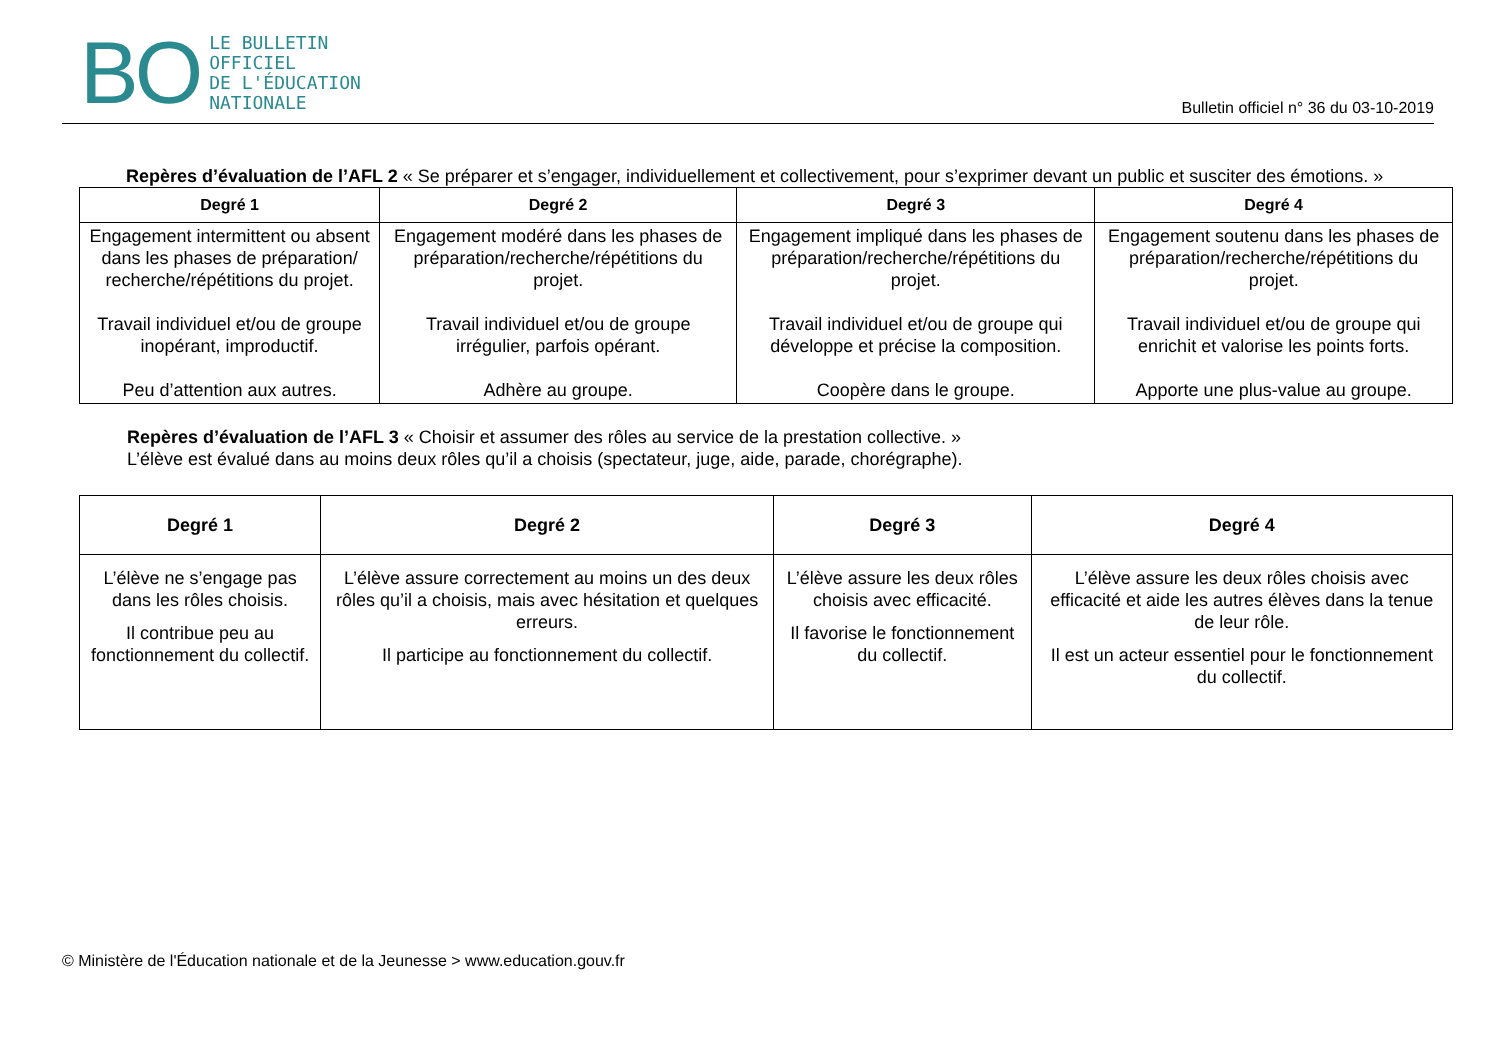BO
LE BULLETIN
OFFICIEL
DE L'ÉDUCATION
NATIONALE
Bulletin officiel n° 36 du 03-10-2019
Repères d’évaluation de l’AFL 2 « Se préparer et s’engager, individuellement et collectivement, pour s’exprimer devant un public et susciter des émotions. »
| Degré 1 | Degré 2 | Degré 3 | Degré 4 |
| --- | --- | --- | --- |
| Engagement intermittent ou absent dans les phases de préparation/ recherche/répétitions du projet. Travail individuel et/ou de groupe inopérant, improductif. Peu d’attention aux autres. | Engagement modéré dans les phases de préparation/recherche/répétitions du projet. Travail individuel et/ou de groupe irrégulier, parfois opérant. Adhère au groupe. | Engagement impliqué dans les phases de préparation/recherche/répétitions du projet. Travail individuel et/ou de groupe qui développe et précise la composition. Coopère dans le groupe. | Engagement soutenu dans les phases de préparation/recherche/répétitions du projet. Travail individuel et/ou de groupe qui enrichit et valorise les points forts. Apporte une plus-value au groupe. |
Repères d’évaluation de l’AFL 3 « Choisir et assumer des rôles au service de la prestation collective. »
L’élève est évalué dans au moins deux rôles qu’il a choisis (spectateur, juge, aide, parade, chorégraphe).
| Degré 1 | Degré 2 | Degré 3 | Degré 4 |
| --- | --- | --- | --- |
| L’élève ne s’engage pas dans les rôles choisis. Il contribue peu au fonctionnement du collectif. | L’élève assure correctement au moins un des deux rôles qu’il a choisis, mais avec hésitation et quelques erreurs. Il participe au fonctionnement du collectif. | L’élève assure les deux rôles choisis avec efficacité. Il favorise le fonctionnement du collectif. | L’élève assure les deux rôles choisis avec efficacité et aide les autres élèves dans la tenue de leur rôle. Il est un acteur essentiel pour le fonctionnement du collectif. |
© Ministère de l'Éducation nationale et de la Jeunesse > www.education.gouv.fr